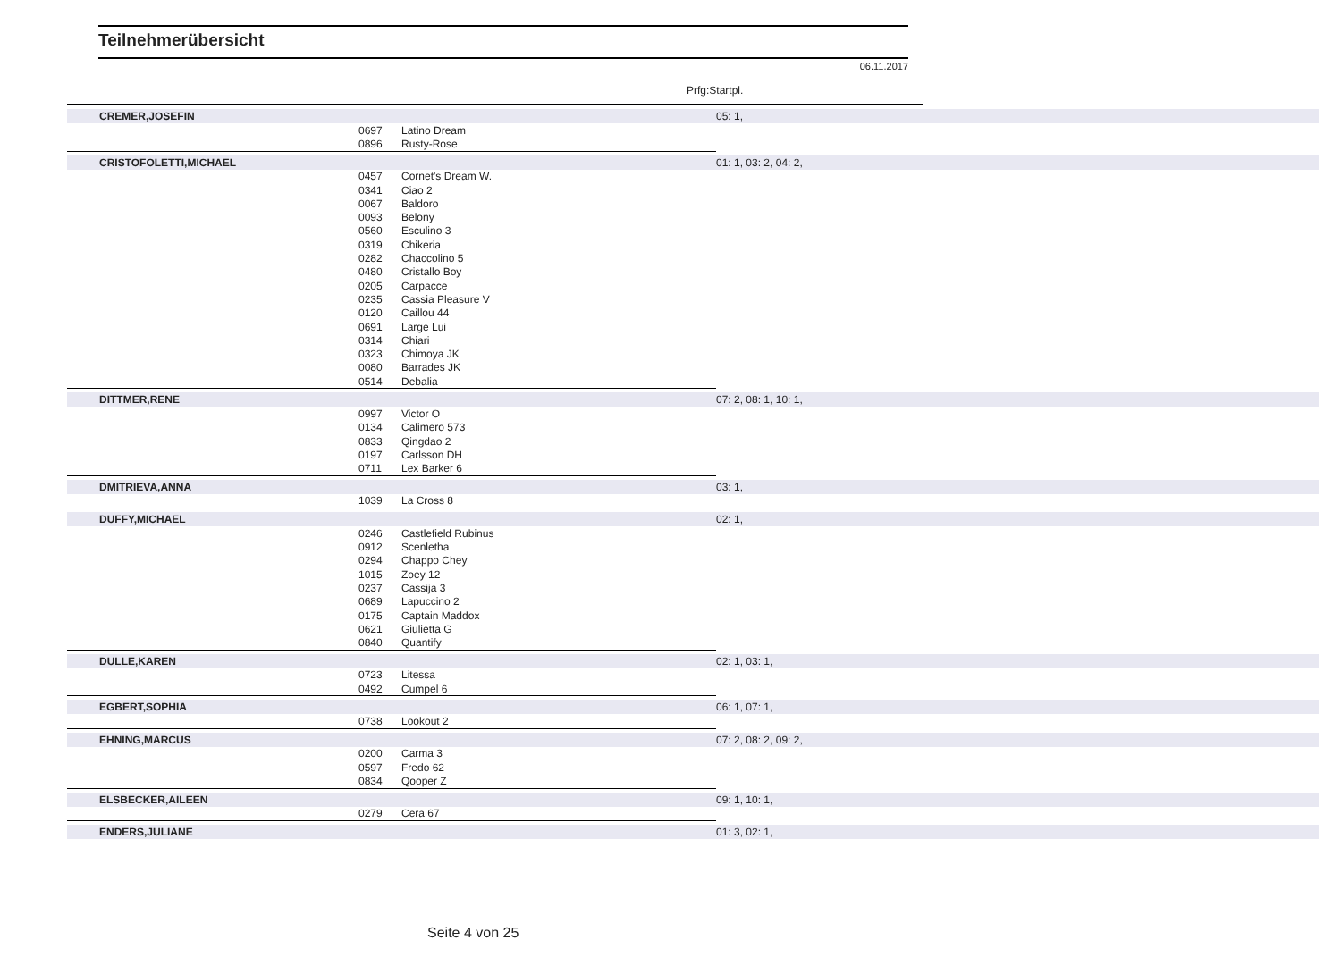Teilnehmerübersicht
06.11.2017
Prfg:Startpl.
| CREMER,JOSEFIN | | | 05: 1, |
| | 0697 | Latino Dream | |
| | 0896 | Rusty-Rose | |
| CRISTOFOLETTI,MICHAEL | | | 01: 1, 03: 2, 04: 2, |
| | 0457 | Cornet's Dream W. | |
| | 0341 | Ciao 2 | |
| | 0067 | Baldoro | |
| | 0093 | Belony | |
| | 0560 | Esculino 3 | |
| | 0319 | Chikeria | |
| | 0282 | Chaccolino 5 | |
| | 0480 | Cristallo Boy | |
| | 0205 | Carpacce | |
| | 0235 | Cassia Pleasure V | |
| | 0120 | Caillou 44 | |
| | 0691 | Large Lui | |
| | 0314 | Chiari | |
| | 0323 | Chimoya JK | |
| | 0080 | Barrades JK | |
| | 0514 | Debalia | |
| DITTMER,RENE | | | 07: 2, 08: 1, 10: 1, |
| | 0997 | Victor O | |
| | 0134 | Calimero 573 | |
| | 0833 | Qingdao 2 | |
| | 0197 | Carlsson DH | |
| | 0711 | Lex Barker 6 | |
| DMITRIEVA,ANNA | | | 03: 1, |
| | 1039 | La Cross 8 | |
| DUFFY,MICHAEL | | | 02: 1, |
| | 0246 | Castlefield Rubinus | |
| | 0912 | Scenletha | |
| | 0294 | Chappo Chey | |
| | 1015 | Zoey 12 | |
| | 0237 | Cassija 3 | |
| | 0689 | Lapuccino 2 | |
| | 0175 | Captain Maddox | |
| | 0621 | Giulietta G | |
| | 0840 | Quantify | |
| DULLE,KAREN | | | 02: 1, 03: 1, |
| | 0723 | Litessa | |
| | 0492 | Cumpel 6 | |
| EGBERT,SOPHIA | | | 06: 1, 07: 1, |
| | 0738 | Lookout 2 | |
| EHNING,MARCUS | | | 07: 2, 08: 2, 09: 2, |
| | 0200 | Carma 3 | |
| | 0597 | Fredo 62 | |
| | 0834 | Qooper Z | |
| ELSBECKER,AILEEN | | | 09: 1, 10: 1, |
| | 0279 | Cera 67 | |
| ENDERS,JULIANE | | | 01: 3, 02: 1, |
Seite 4 von 25